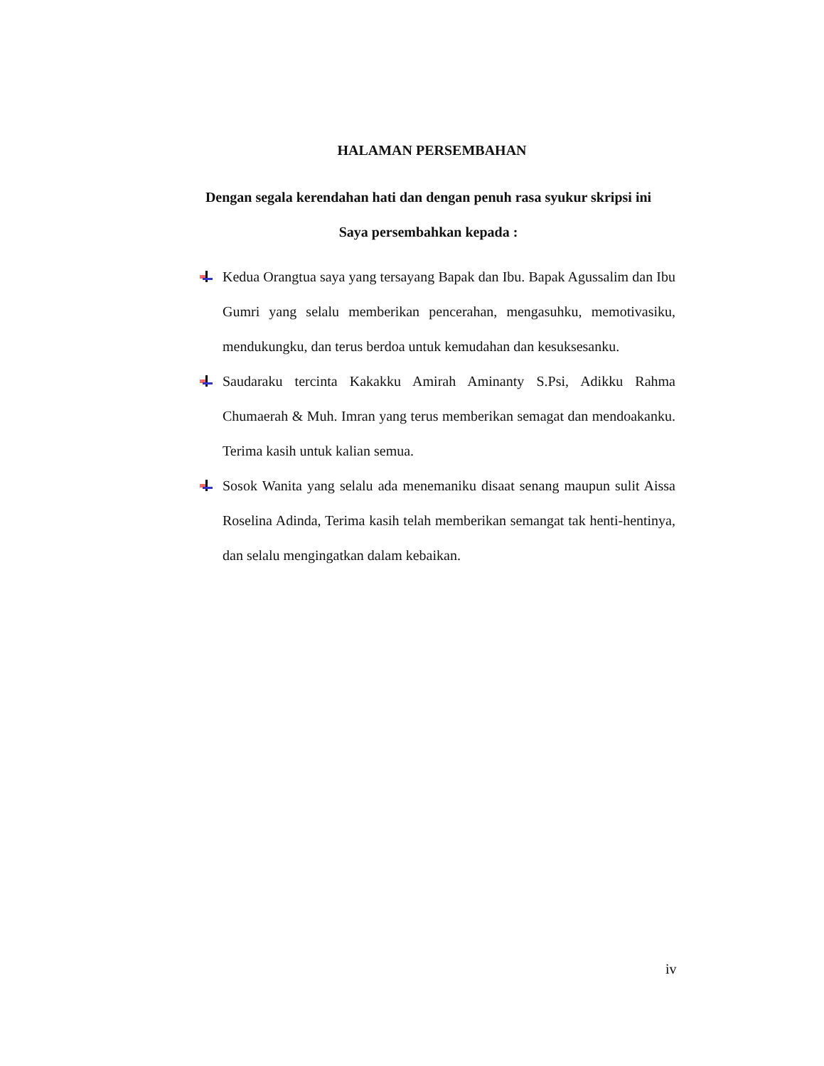HALAMAN PERSEMBAHAN
Dengan segala kerendahan hati dan dengan penuh rasa syukur skripsi ini
Saya persembahkan kepada :
Kedua Orangtua saya yang tersayang Bapak dan Ibu. Bapak Agussalim dan Ibu Gumri yang selalu memberikan pencerahan, mengasuhku, memotivasiku, mendukungku, dan terus berdoa untuk kemudahan dan kesuksesanku.
Saudaraku tercinta Kakakku Amirah Aminanty S.Psi, Adikku Rahma Chumaerah & Muh. Imran yang terus memberikan semagat dan mendoakanku. Terima kasih untuk kalian semua.
Sosok Wanita yang selalu ada menemaniku disaat senang maupun sulit Aissa Roselina Adinda, Terima kasih telah memberikan semangat tak henti-hentinya, dan selalu mengingatkan dalam kebaikan.
iv